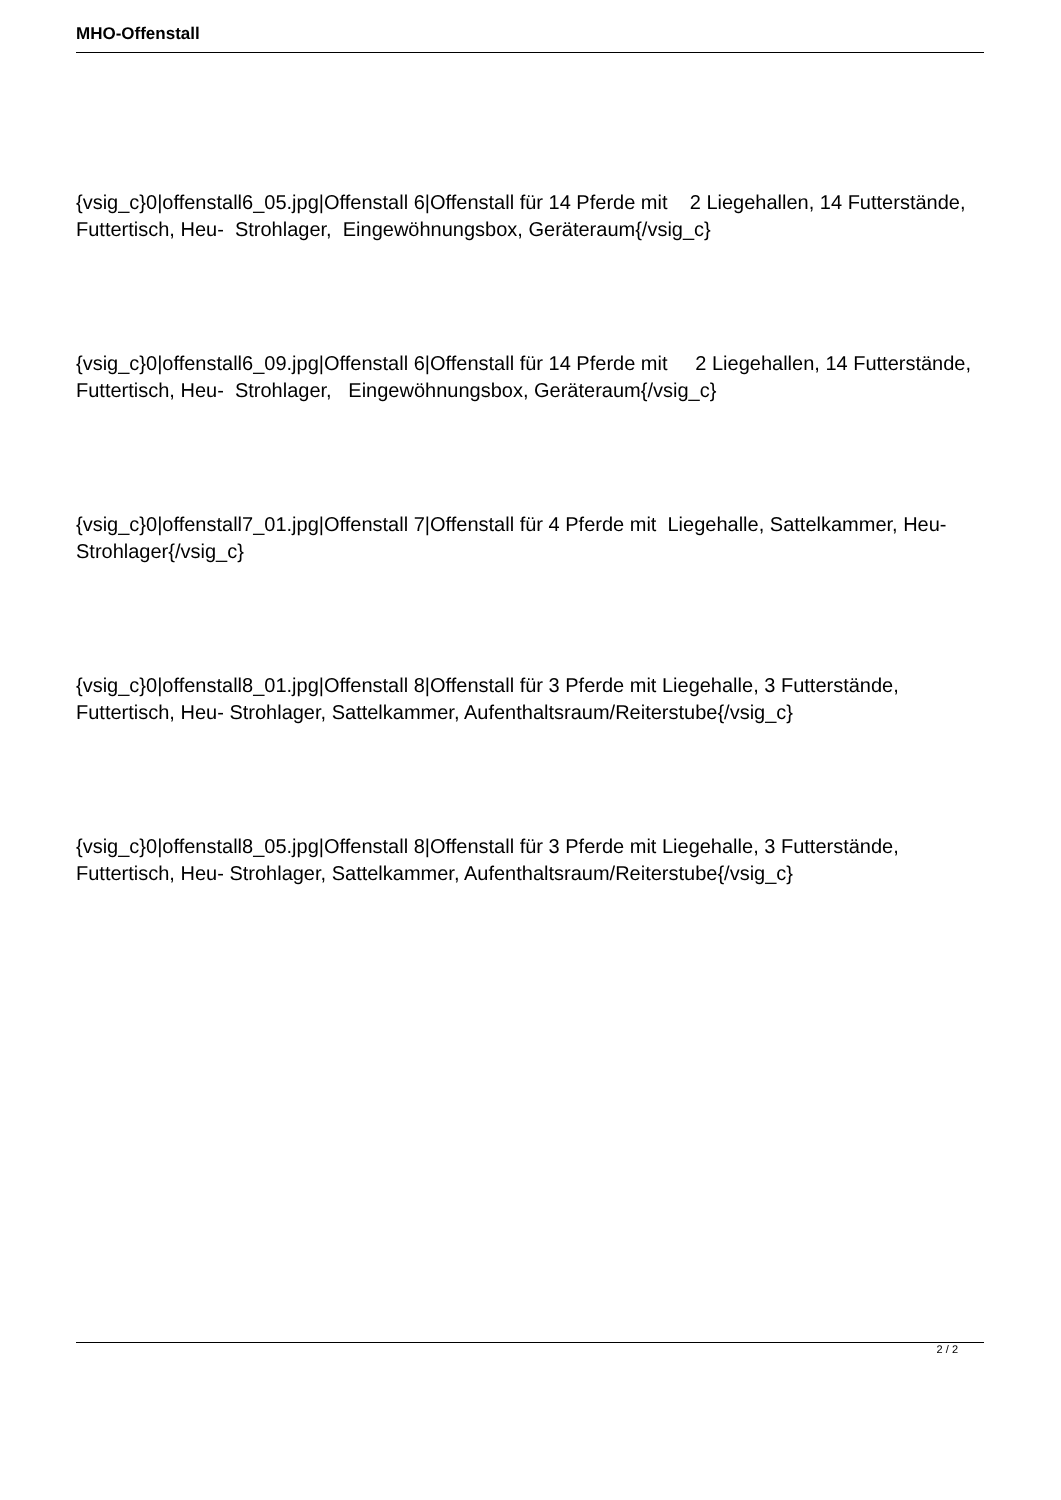MHO-Offenstall
{vsig_c}0|offenstall6_05.jpg|Offenstall 6|Offenstall für 14 Pferde mit 2 Liegehallen, 14 Futterstände, Futtertisch, Heu- Strohlager, Eingewöhnungsbox, Geräteraum{/vsig_c}
{vsig_c}0|offenstall6_09.jpg|Offenstall 6|Offenstall für 14 Pferde mit 2 Liegehallen, 14 Futterstände, Futtertisch, Heu- Strohlager, Eingewöhnungsbox, Geräteraum{/vsig_c}
{vsig_c}0|offenstall7_01.jpg|Offenstall 7|Offenstall für 4 Pferde mit Liegehalle, Sattelkammer, Heu- Strohlager{/vsig_c}
{vsig_c}0|offenstall8_01.jpg|Offenstall 8|Offenstall für 3 Pferde mit Liegehalle, 3 Futterstände, Futtertisch, Heu- Strohlager, Sattelkammer, Aufenthaltsraum/Reiterstube{/vsig_c}
{vsig_c}0|offenstall8_05.jpg|Offenstall 8|Offenstall für 3 Pferde mit Liegehalle, 3 Futterstände, Futtertisch, Heu- Strohlager, Sattelkammer, Aufenthaltsraum/Reiterstube{/vsig_c}
2 / 2